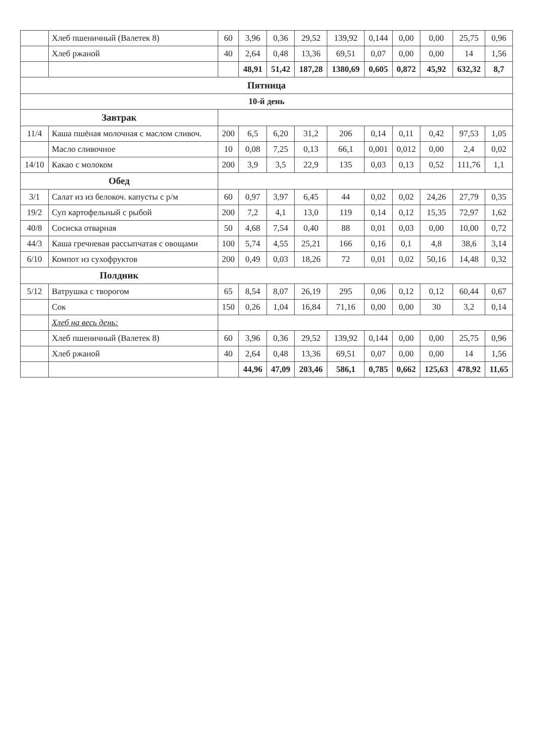| | Хлеб пшеничный (Валетек 8) | 60 | 3,96 | 0,36 | 29,52 | 139,92 | 0,144 | 0,00 | 0,00 | 25,75 | 0,96 |
| | Хлеб ржаной | 40 | 2,64 | 0,48 | 13,36 | 69,51 | 0,07 | 0,00 | 0,00 | 14 | 1,56 |
| | | | 48,91 | 51,42 | 187,28 | 1380,69 | 0,605 | 0,872 | 45,92 | 632,32 | 8,7 |
| Пятница | | | | | | | | | | | |
| 10-й день | | | | | | | | | | | |
| Завтрак | | | | | | | | | | | |
| 11/4 | Каша пшёная молочная с маслом сливоч. | 200 | 6,5 | 6,20 | 31,2 | 206 | 0,14 | 0,11 | 0,42 | 97,53 | 1,05 |
| | Масло сливочное | 10 | 0,08 | 7,25 | 0,13 | 66,1 | 0,001 | 0,012 | 0,00 | 2,4 | 0,02 |
| 14/10 | Какао с молоком | 200 | 3,9 | 3,5 | 22,9 | 135 | 0,03 | 0,13 | 0,52 | 111,76 | 1,1 |
| Обед | | | | | | | | | | | |
| 3/1 | Салат из из белокоч. капусты с р/м | 60 | 0,97 | 3,97 | 6,45 | 44 | 0,02 | 0,02 | 24,26 | 27,79 | 0,35 |
| 19/2 | Суп картофельный с рыбой | 200 | 7,2 | 4,1 | 13,0 | 119 | 0,14 | 0,12 | 15,35 | 72,97 | 1,62 |
| 40/8 | Сосиска отварная | 50 | 4,68 | 7,54 | 0,40 | 88 | 0,01 | 0,03 | 0,00 | 10,00 | 0,72 |
| 44/3 | Каша гречневая рассыпчатая с овощами | 100 | 5,74 | 4,55 | 25,21 | 166 | 0,16 | 0,1 | 4,8 | 38,6 | 3,14 |
| 6/10 | Компот из сухофруктов | 200 | 0,49 | 0,03 | 18,26 | 72 | 0,01 | 0,02 | 50,16 | 14,48 | 0,32 |
| Полдник | | | | | | | | | | | |
| 5/12 | Ватрушка с творогом | 65 | 8,54 | 8,07 | 26,19 | 295 | 0,06 | 0,12 | 0,12 | 60,44 | 0,67 |
| | Сок | 150 | 0,26 | 1,04 | 16,84 | 71,16 | 0,00 | 0,00 | 30 | 3,2 | 0,14 |
| | Хлеб на весь день: | | | | | | | | | | |
| | Хлеб пшеничный (Валетек 8) | 60 | 3,96 | 0,36 | 29,52 | 139,92 | 0,144 | 0,00 | 0,00 | 25,75 | 0,96 |
| | Хлеб ржаной | 40 | 2,64 | 0,48 | 13,36 | 69,51 | 0,07 | 0,00 | 0,00 | 14 | 1,56 |
| | | | 44,96 | 47,09 | 203,46 | 586,1 | 0,785 | 0,662 | 125,63 | 478,92 | 11,65 |